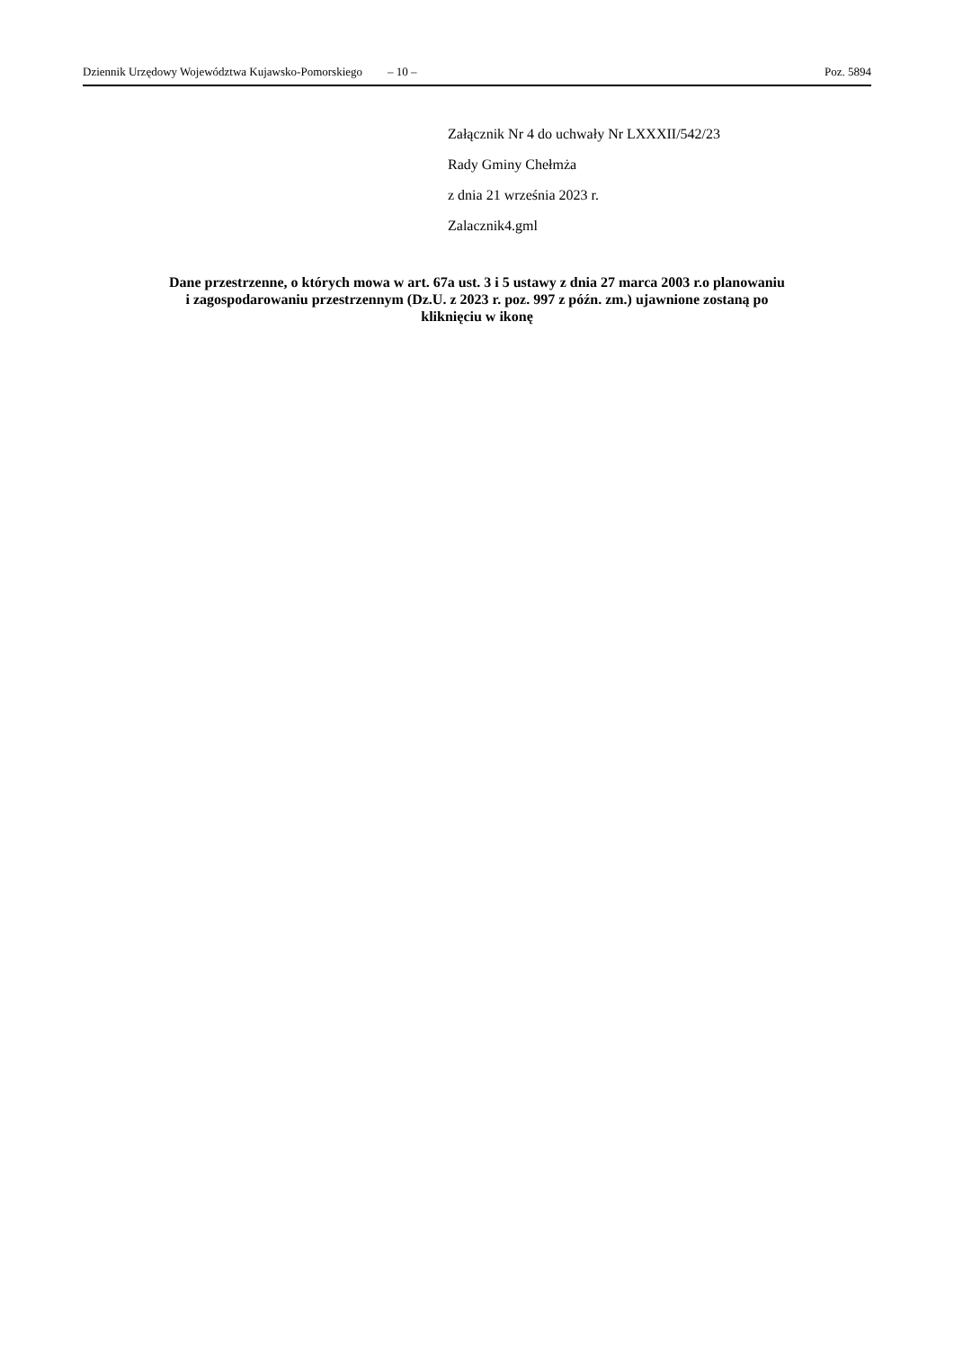Dziennik Urzędowy Województwa Kujawsko-Pomorskiego – 10 – Poz. 5894
Załącznik Nr 4 do uchwały Nr LXXXII/542/23
Rady Gminy Chełmża
z dnia 21 września 2023 r.
Zalacznik4.gml
Dane przestrzenne, o których mowa w art. 67a ust. 3 i 5 ustawy z dnia 27 marca 2003 r.o planowaniu
i zagospodarowaniu przestrzennym (Dz.U. z 2023 r. poz. 997 z późn. zm.) ujawnione zostaną po
kliknięciu w ikonę